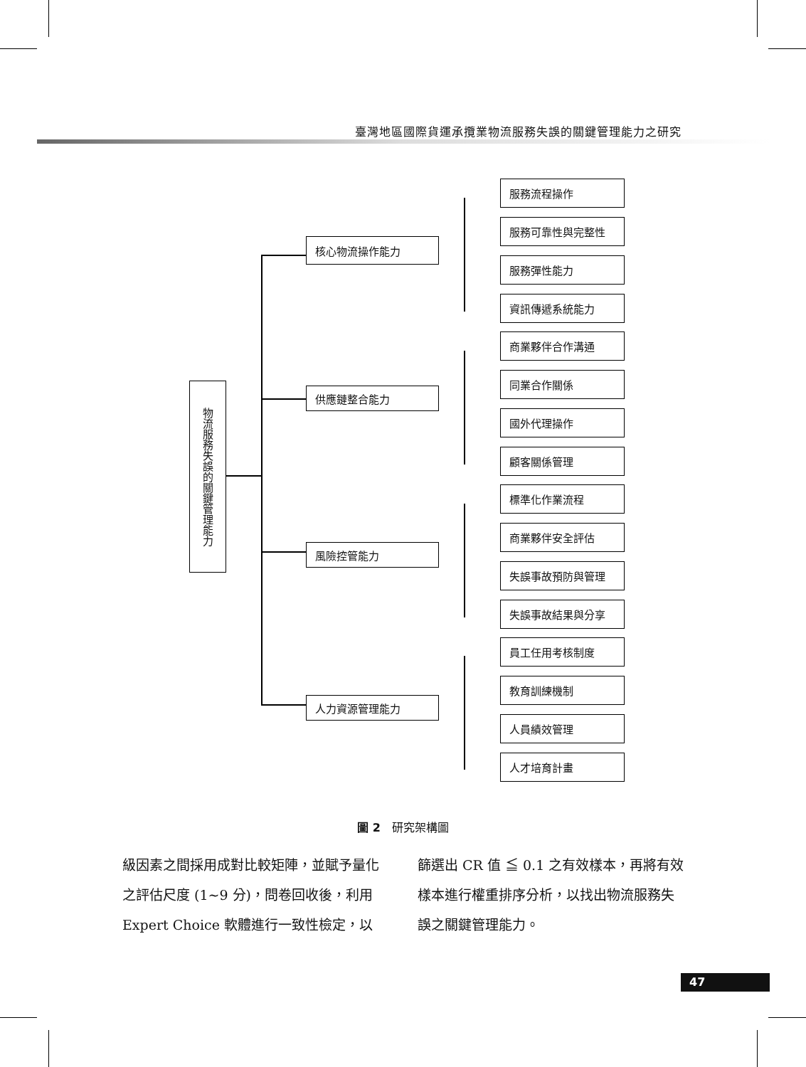臺灣地區國際貨運承攬業物流服務失誤的關鍵管理能力之研究
物流服務失誤的關鍵管理能力
核心物流操作能力
供應鏈整合能力
風險控管能力
人力資源管理能力
服務流程操作
服務可靠性與完整性
服務彈性能力
資訊傳遞系統能力
商業夥伴合作溝通
同業合作關係
國外代理操作
顧客關係管理
標準化作業流程
商業夥伴安全評估
失誤事故預防與管理
失誤事故結果與分享
員工任用考核制度
教育訓練機制
人員績效管理
人才培育計畫
圖 2　研究架構圖
級因素之間採用成對比較矩陣，並賦予量化之評估尺度 (1~9 分)，問卷回收後，利用 Expert Choice 軟體進行一致性檢定，以
篩選出 CR 值 ≦ 0.1 之有效樣本，再將有效樣本進行權重排序分析，以找出物流服務失誤之關鍵管理能力。
47